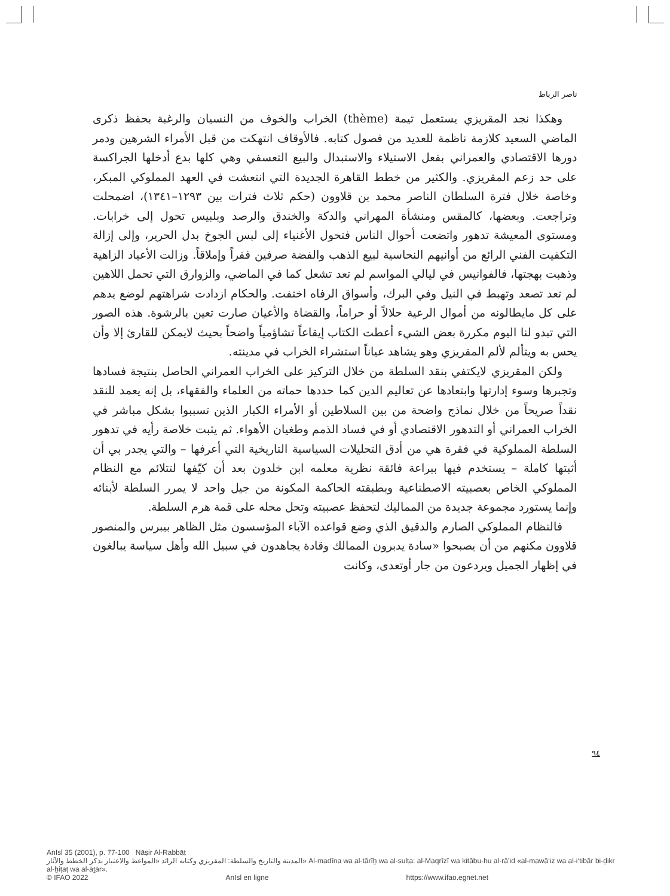ناصر الرباط
وهكذا نجد المقريزي يستعمل تيمة (thème) الخراب والخوف من النسيان والرغبة بحفظ ذكرى الماضي السعيد كلازمة ناظمة للعديد من فصول كتابه. فالأوقاف انتهكت من قبل الأمراء الشرهين ودمر دورها الاقتصادي والعمراني بفعل الاستيلاء والاستبدال والبيع التعسفي وهي كلها بدع أدخلها الجراكسة على حد زعم المقريزي. والكثير من خطط القاهرة الجديدة التي انتعشت في العهد المملوكي المبكر، وخاصة خلال فترة السلطان الناصر محمد بن قلاوون (حكم ثلاث فترات بين ١٢٩٣–١٣٤١)، اضمحلت وتراجعت. وبعضها، كالمقس ومنشأة المهراني والدكة والخندق والرصد وبلبيس تحول إلى خرابات. ومستوى المعيشة تدهور واتضعت أحوال الناس فتحول الأغنياء إلى لبس الجوخ بدل الحرير، وإلى إزالة التكفيت الفني الرائع من أوانيهم النحاسية لبيع الذهب والفضة صرفين فقراً وإملاقاً. وزالت الأعياد الزاهية وذهبت بهجتها، فالفوانيس في ليالي المواسم لم تعد تشعل كما في الماضي، والزوارق التي تحمل اللاهين لم تعد تصعد وتهبط في النيل وفي البرك، وأسواق الرفاه اختفت. والحكام ازدادت شراهتهم لوضع يدهم على كل مايطالونه من أموال الرعية حلالاً أو حراماً، والقضاة والأعيان صارت تعين بالرشوة. هذه الصور التي تبدو لنا اليوم مكررة بعض الشيء أعطت الكتاب إيقاعاً تشاؤمياً واضحاً بحيث لايمكن للقارئ إلا وأن يحس به ويتألم لألم المقريزي وهو يشاهد عياناً استشراء الخراب في مدينته.
ولكن المقريزي لايكتفي بنقد السلطة من خلال التركيز على الخراب العمراني الحاصل بنتيجة فسادها وتجبرها وسوء إدارتها وابتعادها عن تعاليم الدين كما حددها حماته من العلماء والفقهاء، بل إنه يعمد للنقد نقداً صريحاً من خلال نماذج واضحة من بين السلاطين أو الأمراء الكبار الذين تسببوا بشكل مباشر في الخراب العمراني أو التدهور الاقتصادي أو في فساد الذمم وطغيان الأهواء. ثم يثبت خلاصة رأيه في تدهور السلطة المملوكية في فقرة هي من أدق التحليلات السياسية التاريخية التي أعرفها – والتي يجدر بي أن أثبتها كاملة – يستخدم فيها ببراعة فائقة نظرية معلمه ابن خلدون بعد أن كيّفها لتتلائم مع النظام المملوكي الخاص بعصبيته الاصطناعية وبطبقته الحاكمة المكونة من جيل واحد لا يمرر السلطة لأبنائه وإنما يستورد مجموعة جديدة من المماليك لتحفظ عصبيته وتحل محله على قمة هرم السلطة.
فالنظام المملوكي الصارم والدقيق الذي وضع قواعده الآباء المؤسسون مثل الظاهر بيبرس والمنصور قلاوون مكنهم من أن يصبحوا «سادة يدبرون الممالك وقادة يجاهدون في سبيل الله وأهل سياسة يبالغون في إظهار الجميل ويردعون من جار أوتعدى، وكانت
٩٤
AnIsl 35 (2001), p. 77-100 Nāṣir Al-Rabbāṭ
المدينة والتاريخ والسلطة: المقريزي وكتابه الرائد «المواعظ والاعتبار بذكر الخطط والآثار» Al-madīna wa al-tārīḫ wa al-sulṭa: al-Maqrīzī wa kitābu-hu al-rā’id «al-mawā‘iẓ wa al-i‘tibār bi-ḏikr al-ḫiṭaṭ wa al-āṯār».
© IFAO 2022 AnIsl en ligne https://www.ifao.egnet.net